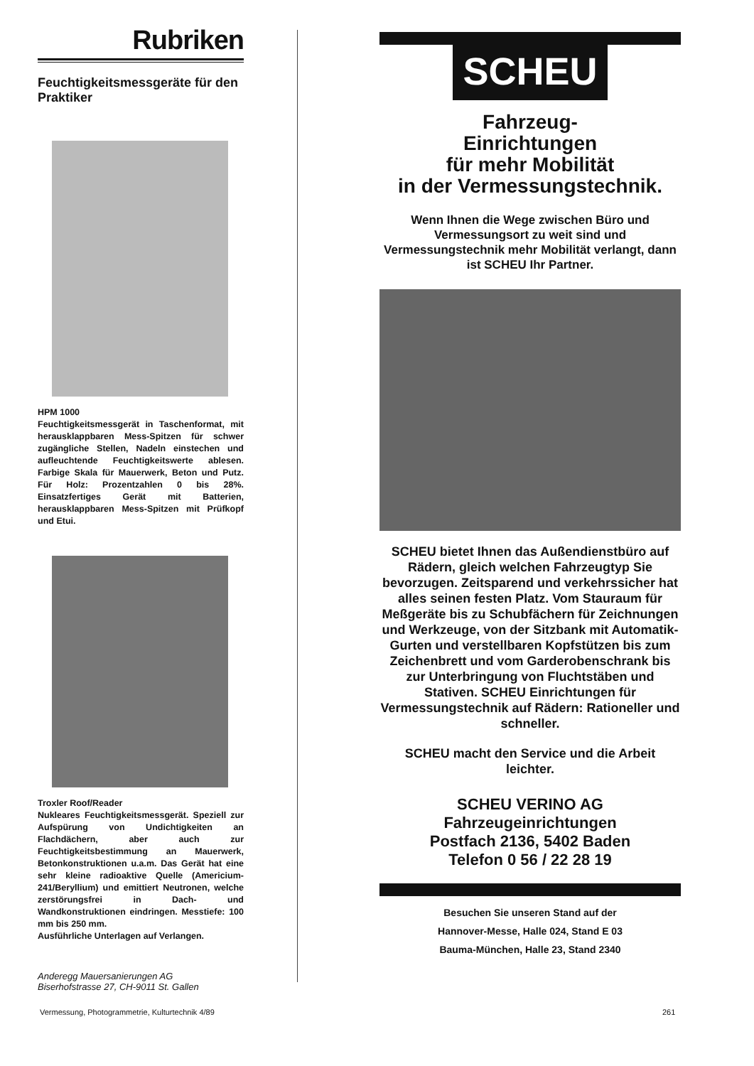Rubriken
Feuchtigkeitsmessgeräte für den Praktiker
HPM 1000
Feuchtigkeitsmessgerät in Taschenformat, mit herausklappbaren Mess-Spitzen für schwer zugängliche Stellen, Nadeln einstechen und aufleuchtende Feuchtigkeitswerte ablesen. Farbige Skala für Mauerwerk, Beton und Putz. Für Holz: Prozentzahlen 0 bis 28%. Einsatzfertiges Gerät mit Batterien, herausklappbaren Mess-Spitzen mit Prüfkopf und Etui.
Troxler Roof/Reader
Nukleares Feuchtigkeitsmessgerät. Speziell zur Aufspürung von Undichtigkeiten an Flachdächern, aber auch zur Feuchtigkeitsbestimmung an Mauerwerk, Betonkonstruktionen u.a.m. Das Gerät hat eine sehr kleine radioaktive Quelle (Americium-241/Beryllium) und emittiert Neutronen, welche zerstörungsfrei in Dach- und Wandkonstruktionen eindringen. Messtiefe: 100 mm bis 250 mm.
Ausführliche Unterlagen auf Verlangen.
Anderegg Mauersanierungen AG
Biserhofstrasse 27, CH-9011 St. Gallen
SCHEU
Fahrzeug-
Einrichtungen
für mehr Mobilität
in der Vermessungstechnik.
Wenn Ihnen die Wege zwischen Büro und Vermessungsort zu weit sind und Vermessungstechnik mehr Mobilität verlangt, dann ist SCHEU Ihr Partner.
SCHEU bietet Ihnen das Außendienstbüro auf Rädern, gleich welchen Fahrzeugtyp Sie bevorzugen. Zeitsparend und verkehrssicher hat alles seinen festen Platz. Vom Stauraum für Meßgeräte bis zu Schubfächern für Zeichnungen und Werkzeuge, von der Sitzbank mit Automatik-Gurten und verstellbaren Kopfstützen bis zum Zeichenbrett und vom Garderobenschrank bis zur Unterbringung von Fluchtstäben und Stativen. SCHEU Einrichtungen für Vermessungstechnik auf Rädern: Rationeller und schneller.
SCHEU macht den Service und die Arbeit leichter.
SCHEU VERINO AG
Fahrzeugeinrichtungen
Postfach 2136, 5402 Baden
Telefon 0 56 / 22 28 19
Besuchen Sie unseren Stand auf der
Hannover-Messe, Halle 024, Stand E 03
Bauma-München, Halle 23, Stand 2340
Vermessung, Photogrammetrie, Kulturtechnik 4/89
261